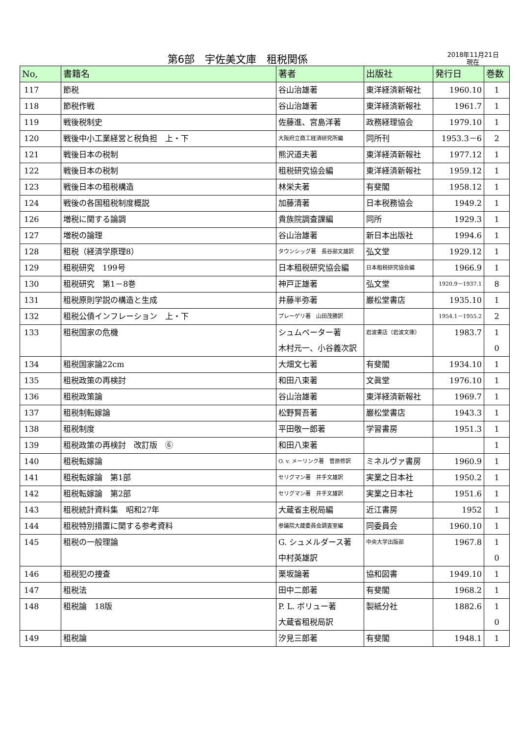第6部　宇佐美文庫　租税関係
2018年11月21日
現在
| No, | 書籍名 | 著者 | 出版社 | 発行日 | 巻数 |
| --- | --- | --- | --- | --- | --- |
| 117 | 節税 | 谷山治雄著 | 東洋経済新報社 | 1960.10 | 1 |
| 118 | 節税作戦 | 谷山治雄著 | 東洋経済新報社 | 1961.7 | 1 |
| 119 | 戦後税制史 | 佐藤進、宮島洋著 | 政務経理協会 | 1979.10 | 1 |
| 120 | 戦後中小工業経営と税負担 上・下 | 大阪府立商工経済研究所編 | 同所刊 | 1953.3－6 | 2 |
| 121 | 戦後日本の税制 | 熊沢道夫著 | 東洋経済新報社 | 1977.12 | 1 |
| 122 | 戦後日本の税制 | 租税研究協会編 | 東洋経済新報社 | 1959.12 | 1 |
| 123 | 戦後日本の租税構造 | 林栄夫著 | 有斐閣 | 1958.12 | 1 |
| 124 | 戦後の各国租税制度概説 | 加藤清著 | 日本税務協会 | 1949.2 | 1 |
| 126 | 増税に関する論調 | 貴族院調査課編 | 同所 | 1929.3 | 1 |
| 127 | 増税の論理 | 谷山治雄著 | 新日本出版社 | 1994.6 | 1 |
| 128 | 租税（経済学原理8） | タウンシッグ著 長谷部文雄訳 | 弘文堂 | 1929.12 | 1 |
| 129 | 租税研究 199号 | 日本租税研究協会編 | 日本租税研究協会編 | 1966.9 | 1 |
| 130 | 租税研究 第1－8巻 | 神戸正雄著 | 弘文堂 | 1920.9－1937.1 | 8 |
| 131 | 租税原則学説の構造と生成 | 井藤半弥著 | 巌松堂書店 | 1935.10 | 1 |
| 132 | 租税公債インフレーション 上・下 | プレーゲリ著 山田茂勝訳 | | 1954.1－1955.2 | 2 |
| 133 | 租税国家の危機 | シュムペーター著 木村元一、小谷義次訳 | 岩波書店（岩波文庫） | 1983.7 | 1 0 |
| 134 | 租税国家論22cm | 大畑文七著 | 有斐閣 | 1934.10 | 1 |
| 135 | 租税政策の再検討 | 和田八束著 | 文眞堂 | 1976.10 | 1 |
| 136 | 租税政策論 | 谷山治雄著 | 東洋経済新報社 | 1969.7 | 1 |
| 137 | 租税制転嫁論 | 松野賢吾著 | 巌松堂書店 | 1943.3 | 1 |
| 138 | 租税制度 | 平田敬一郎著 | 学習書房 | 1951.3 | 1 |
| 139 | 租税政策の再検討 改訂版 ⑥ | 和田八束著 | | | 1 |
| 140 | 租税転嫁論 | O. v. メーリンク著 菅原修訳 | ミネルヴァ書房 | 1960.9 | 1 |
| 141 | 租税転嫁論 第1部 | セリグマン著 井手文雄訳 | 実業之日本社 | 1950.2 | 1 |
| 142 | 租税転嫁論 第2部 | セリグマン著 井手文雄訳 | 実業之日本社 | 1951.6 | 1 |
| 143 | 租税統計資料集 昭和27年 | 大蔵省主税局編 | 近江書房 | 1952 | 1 |
| 144 | 租税特別措置に関する参考資料 | 参議院大蔵委員会調査室編 | 同委員会 | 1960.10 | 1 |
| 145 | 租税の一般理論 | G. シュメルダース著 中村英雄訳 | 中央大学出版部 | 1967.8 | 1 0 |
| 146 | 租税犯の捜査 | 栗坂論著 | 協和図書 | 1949.10 | 1 |
| 147 | 租税法 | 田中二郎著 | 有斐閣 | 1968.2 | 1 |
| 148 | 租税論 18版 | P. L. ボリュー著 大蔵省租税局訳 | 製紙分社 | 1882.6 | 1 0 |
| 149 | 租税論 | 汐見三郎著 | 有斐閣 | 1948.1 | 1 |